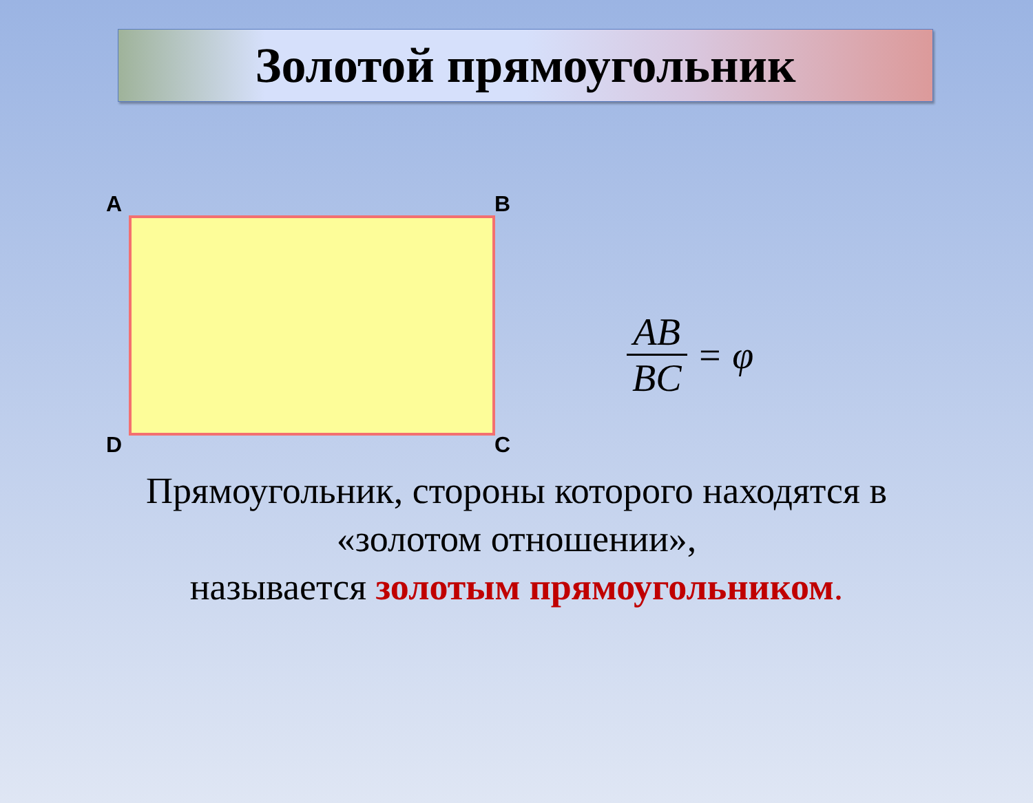Золотой прямоугольник
A B
D C
AB
BC
= φ
Прямоугольник, стороны которого находятся в
«золотом отношении»,
называется золотым прямоугольником.